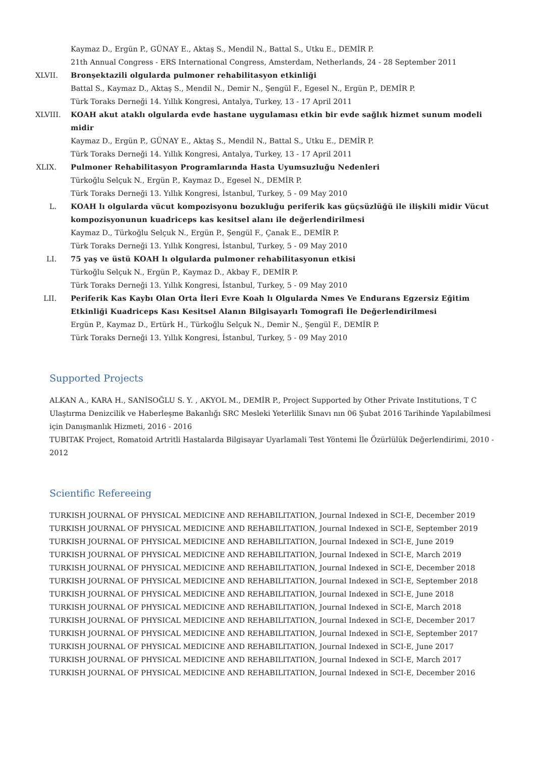Kaymaz D., Ergün P., GÜNAY E., Aktaş S., Mendil N., Battal S., Utku E., DEMİR P.
21th Annual Congress - ERS International Congress, Amsterdam, Netherlands, 24 - 28 September 2011
XLVII.
Bronşektazili olgularda pulmoner rehabilitasyon etkinliği
Battal S., Kaymaz D., Aktaş S., Mendil N., Demir N., Şengül F., Egesel N., Ergün P., DEMİR P.
Türk Toraks Derneği 14. Yıllık Kongresi, Antalya, Turkey, 13 - 17 April 2011
XLVIII.
KOAH akut ataklı olgularda evde hastane uygulaması etkin bir evde sağlık hizmet sunum modeli midir
Kaymaz D., Ergün P., GÜNAY E., Aktaş S., Mendil N., Battal S., Utku E., DEMİR P.
Türk Toraks Derneği 14. Yıllık Kongresi, Antalya, Turkey, 13 - 17 April 2011
XLIX.
Pulmoner Rehabilitasyon Programlarında Hasta Uyumsuzluğu Nedenleri
Türkoğlu Selçuk N., Ergün P., Kaymaz D., Egesel N., DEMİR P.
Türk Toraks Derneği 13. Yıllık Kongresi, İstanbul, Turkey, 5 - 09 May 2010
L. KOAH lı olgularda vücut kompozisyonu bozukluğu periferik kas güçsüzlüğü ile ilişkili midir Vücut kompozisyonunun kuadriceps kas kesitsel alanı ile değerlendirilmesi
Kaymaz D., Türkoğlu Selçuk N., Ergün P., Şengül F., Çanak E., DEMİR P.
Türk Toraks Derneği 13. Yıllık Kongresi, İstanbul, Turkey, 5 - 09 May 2010
LI. 75 yaş ve üstü KOAH lı olgularda pulmoner rehabilitasyonun etkisi
Türkoğlu Selçuk N., Ergün P., Kaymaz D., Akbay F., DEMİR P.
Türk Toraks Derneği 13. Yıllık Kongresi, İstanbul, Turkey, 5 - 09 May 2010
LII. Periferik Kas Kaybı Olan Orta İleri Evre Koah lı Olgularda Nmes Ve Endurans Egzersiz Eğitim Etkinliği Kuadriceps Kası Kesitsel Alanın Bilgisayarlı Tomografi İle Değerlendirilmesi
Ergün P., Kaymaz D., Ertürk H., Türkoğlu Selçuk N., Demir N., Şengül F., DEMİR P.
Türk Toraks Derneği 13. Yıllık Kongresi, İstanbul, Turkey, 5 - 09 May 2010
Supported Projects
ALKAN A., KARA H., SANİSOĞLU S. Y. , AKYOL M., DEMİR P., Project Supported by Other Private Institutions, T C Ulaştırma Denizcilik ve Haberleşme Bakanlığı SRC Mesleki Yeterlilik Sınavı nın 06 Şubat 2016 Tarihinde Yapılabilmesi için Danışmanlık Hizmeti, 2016 - 2016
TUBITAK Project, Romatoid Artritli Hastalarda Bilgisayar Uyarlamali Test Yöntemi İle Özürlülük Değerlendirimi, 2010 - 2012
Scientific Refereeing
TURKISH JOURNAL OF PHYSICAL MEDICINE AND REHABILITATION, Journal Indexed in SCI-E, December 2019
TURKISH JOURNAL OF PHYSICAL MEDICINE AND REHABILITATION, Journal Indexed in SCI-E, September 2019
TURKISH JOURNAL OF PHYSICAL MEDICINE AND REHABILITATION, Journal Indexed in SCI-E, June 2019
TURKISH JOURNAL OF PHYSICAL MEDICINE AND REHABILITATION, Journal Indexed in SCI-E, March 2019
TURKISH JOURNAL OF PHYSICAL MEDICINE AND REHABILITATION, Journal Indexed in SCI-E, December 2018
TURKISH JOURNAL OF PHYSICAL MEDICINE AND REHABILITATION, Journal Indexed in SCI-E, September 2018
TURKISH JOURNAL OF PHYSICAL MEDICINE AND REHABILITATION, Journal Indexed in SCI-E, June 2018
TURKISH JOURNAL OF PHYSICAL MEDICINE AND REHABILITATION, Journal Indexed in SCI-E, March 2018
TURKISH JOURNAL OF PHYSICAL MEDICINE AND REHABILITATION, Journal Indexed in SCI-E, December 2017
TURKISH JOURNAL OF PHYSICAL MEDICINE AND REHABILITATION, Journal Indexed in SCI-E, September 2017
TURKISH JOURNAL OF PHYSICAL MEDICINE AND REHABILITATION, Journal Indexed in SCI-E, June 2017
TURKISH JOURNAL OF PHYSICAL MEDICINE AND REHABILITATION, Journal Indexed in SCI-E, March 2017
TURKISH JOURNAL OF PHYSICAL MEDICINE AND REHABILITATION, Journal Indexed in SCI-E, December 2016